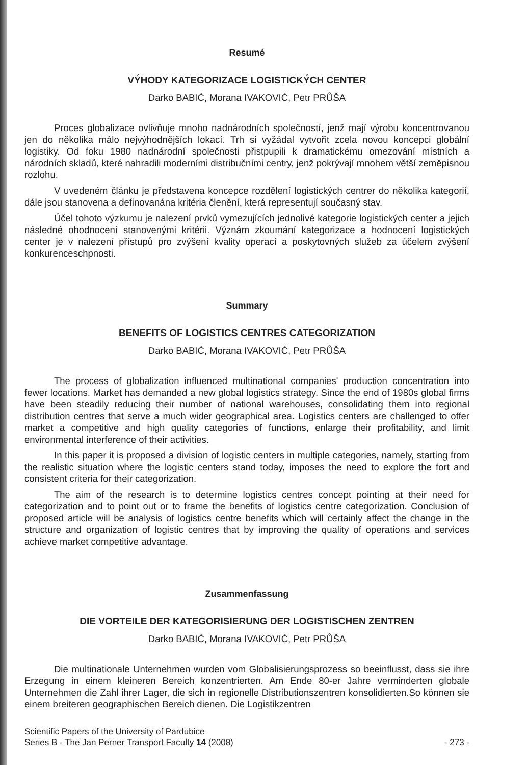Resumé
VÝHODY KATEGORIZACE LOGISTICKÝCH CENTER
Darko BABIĆ, Morana IVAKOVIĆ, Petr PRŮŠA
Proces globalizace ovlivňuje mnoho nadnárodních společností, jenž mají výrobu koncentrovanou jen do několika málo nejvýhodnějších lokací. Trh si vyžádal vytvořit zcela novou koncepci globální logistiky. Od foku 1980 nadnárodní společnosti přistpupili k dramatickému omezování místních a národních skladů, které nahradili moderními distribučními centry, jenž pokrývají mnohem větší zeměpisnou rozlohu.
V uvedeném článku je představena koncepce rozdělení logistických centrer do několika kategorií, dále jsou stanovena a definovanána kritéria členění, která representují současný stav.
Účel tohoto výzkumu je nalezení prvků vymezujících jednolivé kategorie logistických center a jejich následné ohodnocení stanovenými kritérii. Význám zkoumání kategorizace a hodnocení logistických center je v nalezení přístupů pro zvýšení kvality operací a poskytovných služeb za účelem zvýšení konkurenceschpnosti.
Summary
BENEFITS OF LOGISTICS CENTRES CATEGORIZATION
Darko BABIĆ, Morana IVAKOVIĆ, Petr PRŮŠA
The process of globalization influenced multinational companies' production concentration into fewer locations. Market has demanded a new global logistics strategy. Since the end of 1980s global firms have been steadily reducing their number of national warehouses, consolidating them into regional distribution centres that serve a much wider geographical area. Logistics centers are challenged to offer market a competitive and high quality categories of functions, enlarge their profitability, and limit environmental interference of their activities.
In this paper it is proposed a division of logistic centers in multiple categories, namely, starting from the realistic situation where the logistic centers stand today, imposes the need to explore the fort and consistent criteria for their categorization.
The aim of the research is to determine logistics centres concept pointing at their need for categorization and to point out or to frame the benefits of logistics centre categorization. Conclusion of proposed article will be analysis of logistics centre benefits which will certainly affect the change in the structure and organization of logistic centres that by improving the quality of operations and services achieve market competitive advantage.
Zusammenfassung
DIE VORTEILE DER KATEGORISIERUNG DER LOGISTISCHEN ZENTREN
Darko BABIĆ, Morana IVAKOVIĆ, Petr PRŮŠA
Die multinationale Unternehmen wurden vom Globalisierungsprozess so beeinflusst, dass sie ihre Erzegung in einem kleineren Bereich konzentrierten. Am Ende 80-er Jahre verminderten globale Unternehmen die Zahl ihrer Lager, die sich in regionelle Distributionszentren konsolidierten.So können sie einem breiteren geographischen Bereich dienen. Die Logistikzentren
Scientific Papers of the University of Pardubice
Series B - The Jan Perner Transport Faculty 14 (2008)
- 273 -